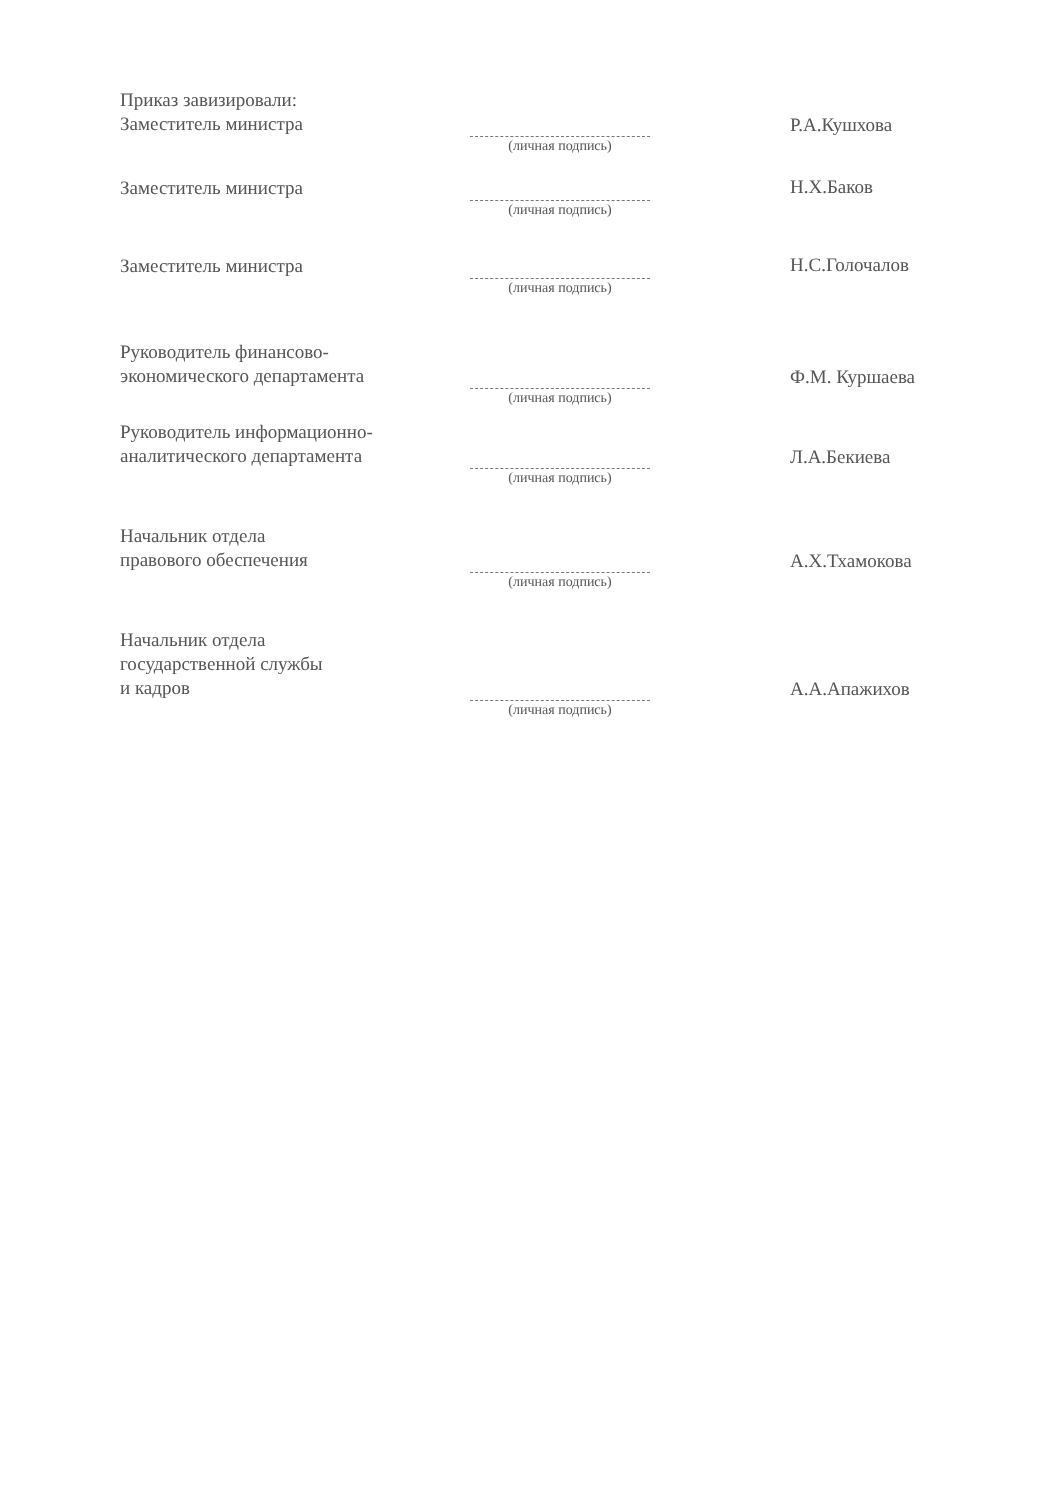Приказ завизировали:
Заместитель министра
(личная подпись)
Р.А.Кушхова
Заместитель министра
(личная подпись)
Н.Х.Баков
Заместитель министра
(личная подпись)
Н.С.Голочалов
Руководитель финансово-
экономического департамента
(личная подпись)
Ф.М. Куршаева
Руководитель информационно-
аналитического департамента
(личная подпись)
Л.А.Бекиева
Начальник отдела
правового обеспечения
(личная подпись)
А.Х.Тхамокова
Начальник отдела
государственной службы
и кадров
(личная подпись)
А.А.Апажихов